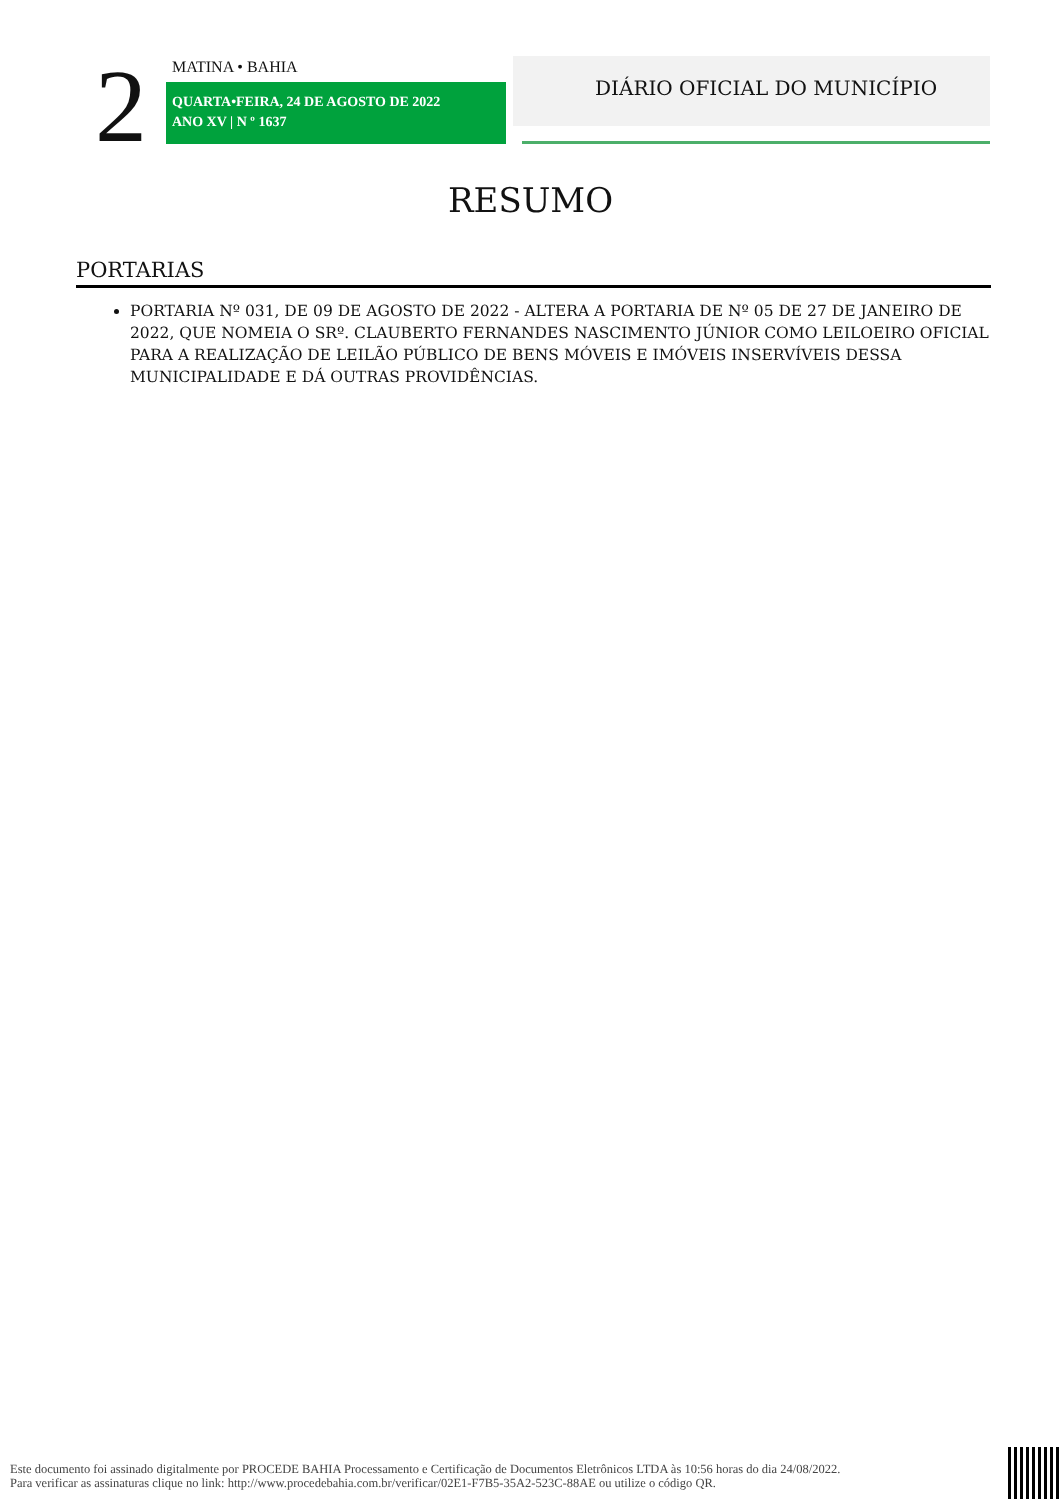2 MATINA • BAHIA
QUARTA•FEIRA, 24 DE AGOSTO DE 2022
ANO XV | N º 1637
DIÁRIO OFICIAL DO MUNICÍPIO
RESUMO
PORTARIAS
PORTARIA Nº 031, DE 09 DE AGOSTO DE 2022 - ALTERA A PORTARIA DE Nº 05 DE 27 DE JANEIRO DE 2022, QUE NOMEIA O SRº. CLAUBERTO FERNANDES NASCIMENTO JÚNIOR COMO LEILOEIRO OFICIAL PARA A REALIZAÇÃO DE LEILÃO PÚBLICO DE BENS MÓVEIS E IMÓVEIS INSERVÍVEIS DESSA MUNICIPALIDADE E DÁ OUTRAS PROVIDÊNCIAS.
Este documento foi assinado digitalmente por PROCEDE BAHIA Processamento e Certificação de Documentos Eletrônicos LTDA às 10:56 horas do dia 24/08/2022.
Para verificar as assinaturas clique no link: http://www.procedebahia.com.br/verificar/02E1-F7B5-35A2-523C-88AE ou utilize o código QR.